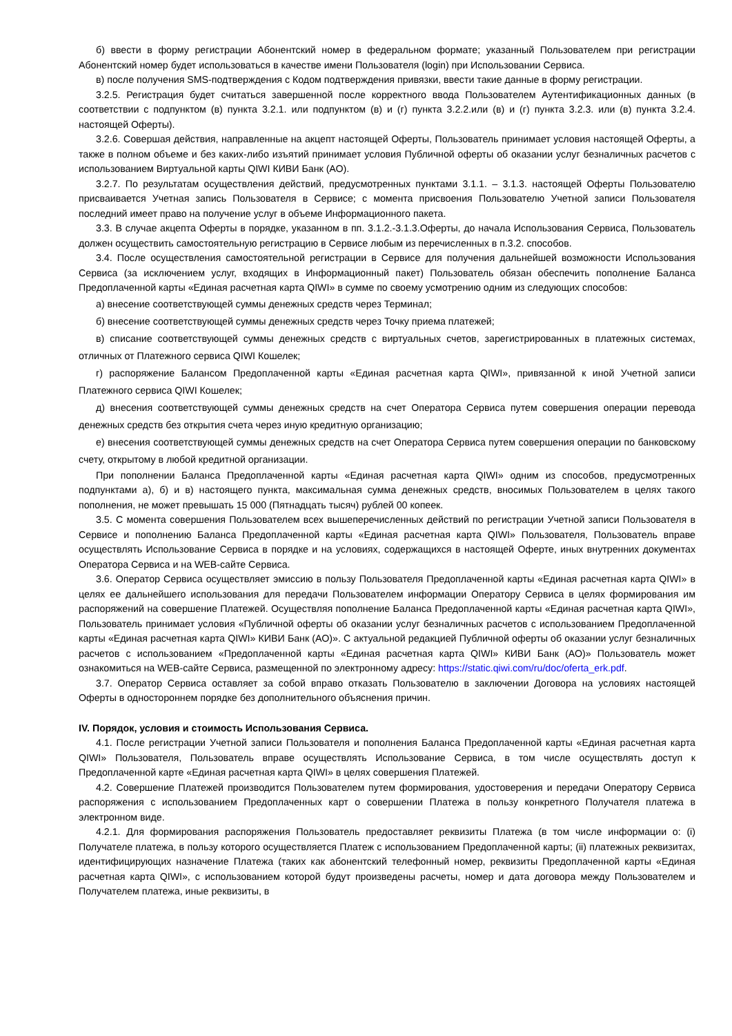б) ввести в форму регистрации Абонентский номер в федеральном формате; указанный Пользователем при регистрации Абонентский номер будет использоваться в качестве имени Пользователя (login) при Использовании Сервиса.
в) после получения SMS-подтверждения с Кодом подтверждения привязки, ввести такие данные в форму регистрации.
3.2.5. Регистрация будет считаться завершенной после корректного ввода Пользователем Аутентификационных данных (в соответствии с подпунктом (в) пункта 3.2.1. или подпунктом (в) и (г) пункта 3.2.2.или (в) и (г) пункта 3.2.3. или (в) пункта 3.2.4. настоящей Оферты).
3.2.6. Совершая действия, направленные на акцепт настоящей Оферты, Пользователь принимает условия настоящей Оферты, а также в полном объеме и без каких-либо изъятий принимает условия Публичной оферты об оказании услуг безналичных расчетов с использованием Виртуальной карты QIWI КИВИ Банк (АО).
3.2.7. По результатам осуществления действий, предусмотренных пунктами 3.1.1. – 3.1.3. настоящей Оферты Пользователю присваивается Учетная запись Пользователя в Сервисе; с момента присвоения Пользователю Учетной записи Пользователя последний имеет право на получение услуг в объеме Информационного пакета.
3.3. В случае акцепта Оферты в порядке, указанном в пп. 3.1.2.-3.1.3.Оферты, до начала Использования Сервиса, Пользователь должен осуществить самостоятельную регистрацию в Сервисе любым из перечисленных в п.3.2. способов.
3.4. После осуществления самостоятельной регистрации в Сервисе для получения дальнейшей возможности Использования Сервиса (за исключением услуг, входящих в Информационный пакет) Пользователь обязан обеспечить пополнение Баланса Предоплаченной карты «Единая расчетная карта QIWI» в сумме по своему усмотрению одним из следующих способов:
а) внесение соответствующей суммы денежных средств через Терминал;
б) внесение соответствующей суммы денежных средств через Точку приема платежей;
в) списание соответствующей суммы денежных средств с виртуальных счетов, зарегистрированных в платежных системах, отличных от Платежного сервиса QIWI Кошелек;
г) распоряжение Балансом Предоплаченной карты «Единая расчетная карта QIWI», привязанной к иной Учетной записи Платежного сервиса QIWI Кошелек;
д) внесения соответствующей суммы денежных средств на счет Оператора Сервиса путем совершения операции перевода денежных средств без открытия счета через иную кредитную организацию;
е) внесения соответствующей суммы денежных средств на счет Оператора Сервиса путем совершения операции по банковскому счету, открытому в любой кредитной организации.
При пополнении Баланса Предоплаченной карты «Единая расчетная карта QIWI» одним из способов, предусмотренных подпунктами а), б) и в) настоящего пункта, максимальная сумма денежных средств, вносимых Пользователем в целях такого пополнения, не может превышать 15 000 (Пятнадцать тысяч) рублей 00 копеек.
3.5. С момента совершения Пользователем всех вышеперечисленных действий по регистрации Учетной записи Пользователя в Сервисе и пополнению Баланса Предоплаченной карты «Единая расчетная карта QIWI» Пользователя, Пользователь вправе осуществлять Использование Сервиса в порядке и на условиях, содержащихся в настоящей Оферте, иных внутренних документах Оператора Сервиса и на WEB-сайте Сервиса.
3.6. Оператор Сервиса осуществляет эмиссию в пользу Пользователя Предоплаченной карты «Единая расчетная карта QIWI» в целях ее дальнейшего использования для передачи Пользователем информации Оператору Сервиса в целях формирования им распоряжений на совершение Платежей. Осуществляя пополнение Баланса Предоплаченной карты «Единая расчетная карта QIWI», Пользователь принимает условия «Публичной оферты об оказании услуг безналичных расчетов с использованием Предоплаченной карты «Единая расчетная карта QIWI» КИВИ Банк (АО)». С актуальной редакцией Публичной оферты об оказании услуг безналичных расчетов с использованием «Предоплаченной карты «Единая расчетная карта QIWI» КИВИ Банк (АО)» Пользователь может ознакомиться на WEB-сайте Сервиса, размещенной по электронному адресу: https://static.qiwi.com/ru/doc/oferta_erk.pdf.
3.7. Оператор Сервиса оставляет за собой вправо отказать Пользователю в заключении Договора на условиях настоящей Оферты в одностороннем порядке без дополнительного объяснения причин.
IV. Порядок, условия и стоимость Использования Сервиса.
4.1. После регистрации Учетной записи Пользователя и пополнения Баланса Предоплаченной карты «Единая расчетная карта QIWI» Пользователя, Пользователь вправе осуществлять Использование Сервиса, в том числе осуществлять доступ к Предоплаченной карте «Единая расчетная карта QIWI» в целях совершения Платежей.
4.2. Совершение Платежей производится Пользователем путем формирования, удостоверения и передачи Оператору Сервиса распоряжения с использованием Предоплаченных карт о совершении Платежа в пользу конкретного Получателя платежа в электронном виде.
4.2.1. Для формирования распоряжения Пользователь предоставляет реквизиты Платежа (в том числе информации о: (i) Получателе платежа, в пользу которого осуществляется Платеж с использованием Предоплаченной карты; (ii) платежных реквизитах, идентифицирующих назначение Платежа (таких как абонентский телефонный номер, реквизиты Предоплаченной карты «Единая расчетная карта QIWI», с использованием которой будут произведены расчеты, номер и дата договора между Пользователем и Получателем платежа, иные реквизиты, в